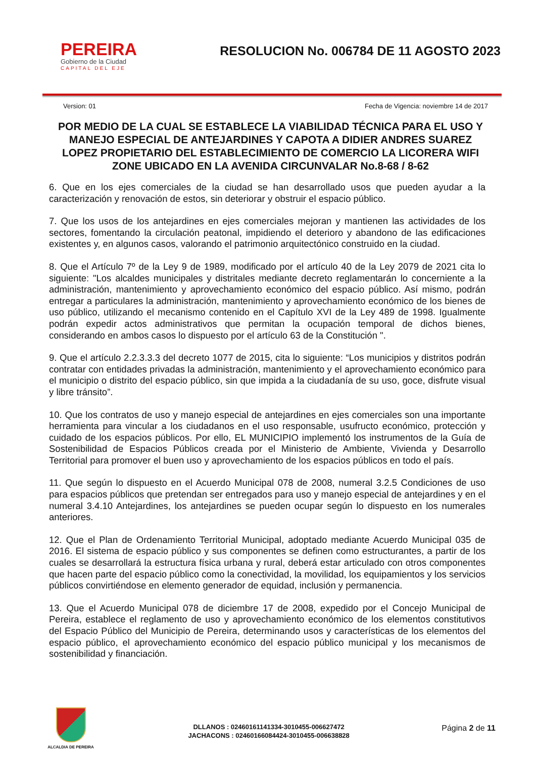PEREIRA
Gobierno de la Ciudad
CAPITAL DEL EJE
RESOLUCION No. 006784 DE 11 AGOSTO 2023
Version: 01 Fecha de Vigencia: noviembre 14 de 2017
POR MEDIO DE LA CUAL SE ESTABLECE LA VIABILIDAD TÉCNICA PARA EL USO Y MANEJO ESPECIAL DE ANTEJARDINES Y CAPOTA A DIDIER ANDRES SUAREZ LOPEZ PROPIETARIO DEL ESTABLECIMIENTO DE COMERCIO LA LICORERA WIFI ZONE UBICADO EN LA AVENIDA CIRCUNVALAR No.8-68 / 8-62
6. Que en los ejes comerciales de la ciudad se han desarrollado usos que pueden ayudar a la caracterización y renovación de estos, sin deteriorar y obstruir el espacio público.
7. Que los usos de los antejardines en ejes comerciales mejoran y mantienen las actividades de los sectores, fomentando la circulación peatonal, impidiendo el deterioro y abandono de las edificaciones existentes y, en algunos casos, valorando el patrimonio arquitectónico construido en la ciudad.
8. Que el Artículo 7º de la Ley 9 de 1989, modificado por el artículo 40 de la Ley 2079 de 2021 cita lo siguiente: "Los alcaldes municipales y distritales mediante decreto reglamentarán lo concerniente a la administración, mantenimiento y aprovechamiento económico del espacio público. Así mismo, podrán entregar a particulares la administración, mantenimiento y aprovechamiento económico de los bienes de uso público, utilizando el mecanismo contenido en el Capítulo XVI de la Ley 489 de 1998. Igualmente podrán expedir actos administrativos que permitan la ocupación temporal de dichos bienes, considerando en ambos casos lo dispuesto por el artículo 63 de la Constitución ".
9. Que el artículo 2.2.3.3.3 del decreto 1077 de 2015, cita lo siguiente: “Los municipios y distritos podrán contratar con entidades privadas la administración, mantenimiento y el aprovechamiento económico para el municipio o distrito del espacio público, sin que impida a la ciudadanía de su uso, goce, disfrute visual y libre tránsito”.
10. Que los contratos de uso y manejo especial de antejardines en ejes comerciales son una importante herramienta para vincular a los ciudadanos en el uso responsable, usufructo económico, protección y cuidado de los espacios públicos. Por ello, EL MUNICIPIO implementó los instrumentos de la Guía de Sostenibilidad de Espacios Públicos creada por el Ministerio de Ambiente, Vivienda y Desarrollo Territorial para promover el buen uso y aprovechamiento de los espacios públicos en todo el país.
11. Que según lo dispuesto en el Acuerdo Municipal 078 de 2008, numeral 3.2.5 Condiciones de uso para espacios públicos que pretendan ser entregados para uso y manejo especial de antejardines y en el numeral 3.4.10 Antejardines, los antejardines se pueden ocupar según lo dispuesto en los numerales anteriores.
12. Que el Plan de Ordenamiento Territorial Municipal, adoptado mediante Acuerdo Municipal 035 de 2016. El sistema de espacio público y sus componentes se definen como estructurantes, a partir de los cuales se desarrollará la estructura física urbana y rural, deberá estar articulado con otros componentes que hacen parte del espacio público como la conectividad, la movilidad, los equipamientos y los servicios públicos convirtiéndose en elemento generador de equidad, inclusión y permanencia.
13. Que el Acuerdo Municipal 078 de diciembre 17 de 2008, expedido por el Concejo Municipal de Pereira, establece el reglamento de uso y aprovechamiento económico de los elementos constitutivos del Espacio Público del Municipio de Pereira, determinando usos y características de los elementos del espacio público, el aprovechamiento económico del espacio público municipal y los mecanismos de sostenibilidad y financiación.
ALCALDIA DE PEREIRA
DLLANOS : 02460161141334-3010455-006627472
JACHACONS : 02460166084424-3010455-006638828
Página 2 de 11